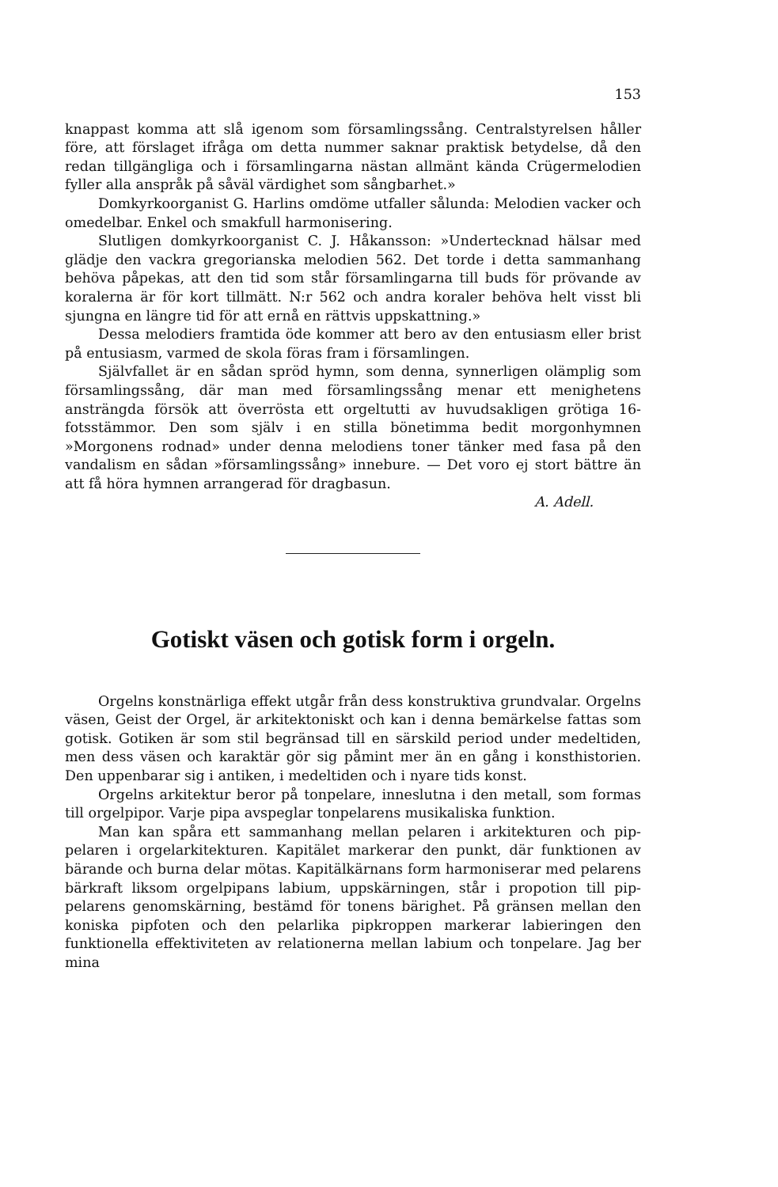153
knappast komma att slå igenom som församlingssång. Centralstyrelsen håller före, att förslaget ifråga om detta nummer saknar praktisk betydelse, då den redan tillgängliga och i församlingarna nästan allmänt kända Crügermelodien fyller alla anspråk på såväl värdighet som sångbarhet.»
Domkyrkoorganist G. Harlins omdöme utfaller sålunda: Melodien vacker och omedelbar. Enkel och smakfull harmonisering.
Slutligen domkyrkoorganist C. J. Håkansson: »Undertecknad hälsar med glädje den vackra gregorianska melodien 562. Det torde i detta sammanhang behöva påpekas, att den tid som står församlingarna till buds för prövande av koralerna är för kort tillmätt. N:r 562 och andra koraler behöva helt visst bli sjungna en längre tid för att ernå en rättvis uppskattning.»
Dessa melodiers framtida öde kommer att bero av den entusiasm eller brist på entusiasm, varmed de skola föras fram i församlingen.
Självfallet är en sådan spröd hymn, som denna, synnerligen olämplig som församlingssång, där man med församlingssång menar ett menighetens ansträngda försök att överrösta ett orgeltutti av huvudsakligen grötiga 16-fotsstämmor. Den som själv i en stilla bönetimma bedit morgonhymnen »Morgonens rodnad» under denna melodiens toner tänker med fasa på den vandalism en sådan »församlingssång» innebure. — Det voro ej stort bättre än att få höra hymnen arrangerad för dragbasun.
A. Adell.
Gotiskt väsen och gotisk form i orgeln.
Orgelns konstnärliga effekt utgår från dess konstruktiva grundvalar. Orgelns väsen, Geist der Orgel, är arkitektoniskt och kan i denna bemärkelse fattas som gotisk. Gotiken är som stil begränsad till en särskild period under medeltiden, men dess väsen och karaktär gör sig påmint mer än en gång i konsthistorien. Den uppenbarar sig i antiken, i medeltiden och i nyare tids konst.
Orgelns arkitektur beror på tonpelare, inneslutna i den metall, som formas till orgelpipor. Varje pipa avspeglar tonpelarens musikaliska funktion.
Man kan spåra ett sammanhang mellan pelaren i arkitekturen och pip-pelaren i orgelarkitekturen. Kapitälet markerar den punkt, där funktionen av bärande och burna delar mötas. Kapitälkärnans form harmoniserar med pelarens bärkraft liksom orgelpipans labium, uppskärningen, står i propotion till pip-pelarens genomskärning, bestämd för tonens bärighet. På gränsen mellan den koniska pipfoten och den pelarlika pipkroppen markerar labieringen den funktionella effektiviteten av relationerna mellan labium och tonpelare. Jag ber mina